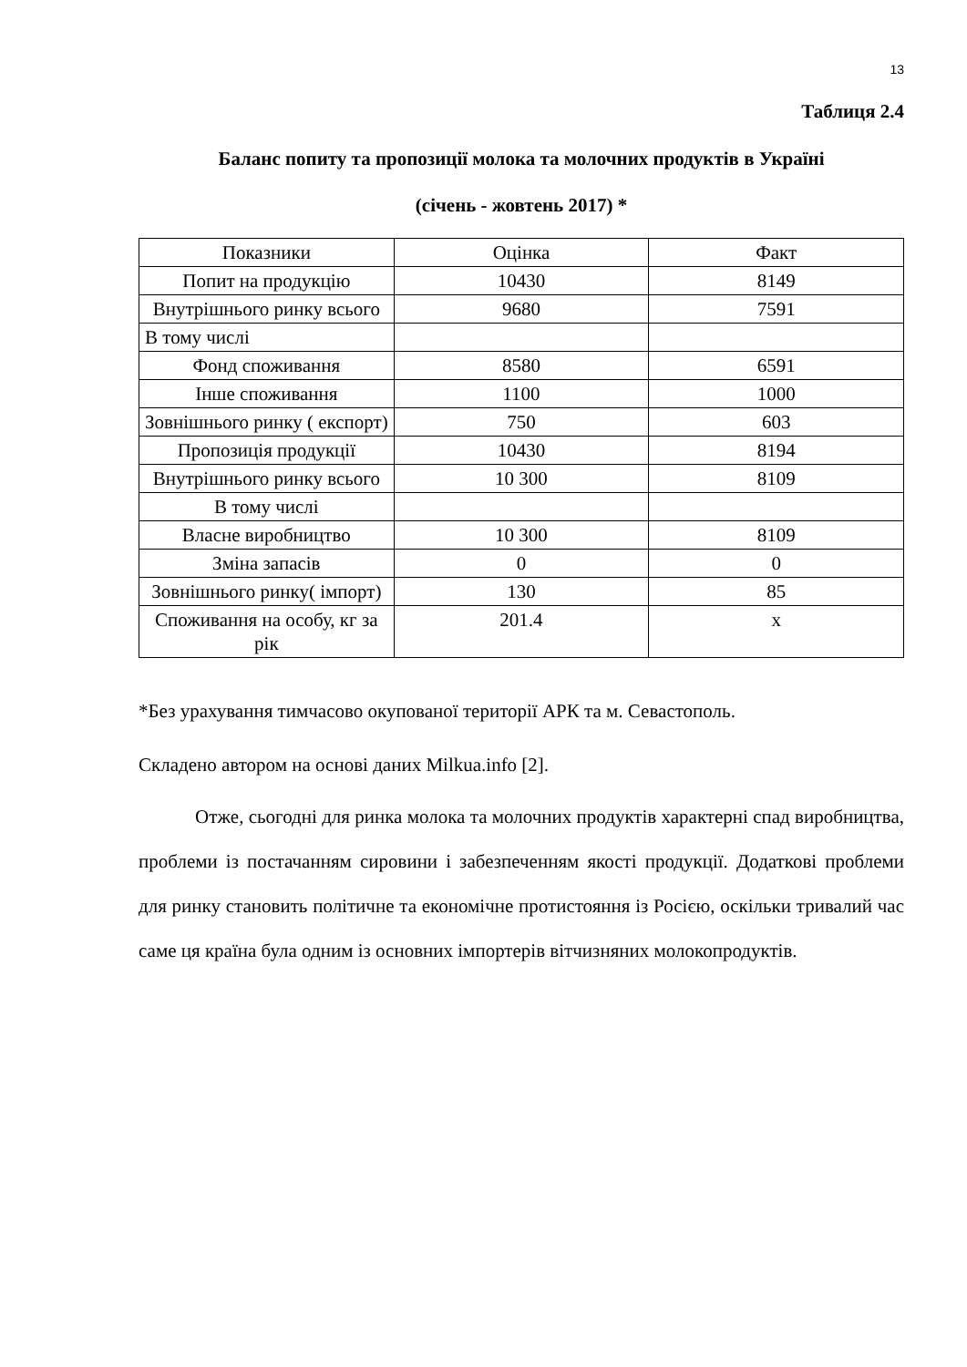13
Таблиця 2.4
Баланс попиту та пропозиції молока та молочних продуктів в Україні
(січень - жовтень 2017) *
| Показники | Оцінка | Факт |
| Попит на продукцію | 10430 | 8149 |
| Внутрішнього ринку всього | 9680 | 7591 |
| В тому числі | | |
| Фонд споживання | 8580 | 6591 |
| Інше споживання | 1100 | 1000 |
| Зовнішнього ринку ( експорт) | 750 | 603 |
| Пропозиція продукції | 10430 | 8194 |
| Внутрішнього ринку всього | 10 300 | 8109 |
| В тому числі | | |
| Власне виробництво | 10 300 | 8109 |
| Зміна запасів | 0 | 0 |
| Зовнішнього ринку( імпорт) | 130 | 85 |
| Споживання на особу, кг за рік | 201.4 | х |
*Без урахування тимчасово окупованої території АРК та м. Севастополь.
Складено автором на основі даних Milkua.info [2].
Отже, сьогодні для ринка молока та молочних продуктів характерні спад виробництва, проблеми із постачанням сировини і забезпеченням якості продукції. Додаткові проблеми для ринку становить політичне та економічне протистояння із Росією, оскільки тривалий час саме ця країна була одним із основних імпортерів вітчизняних молокопродуктів.